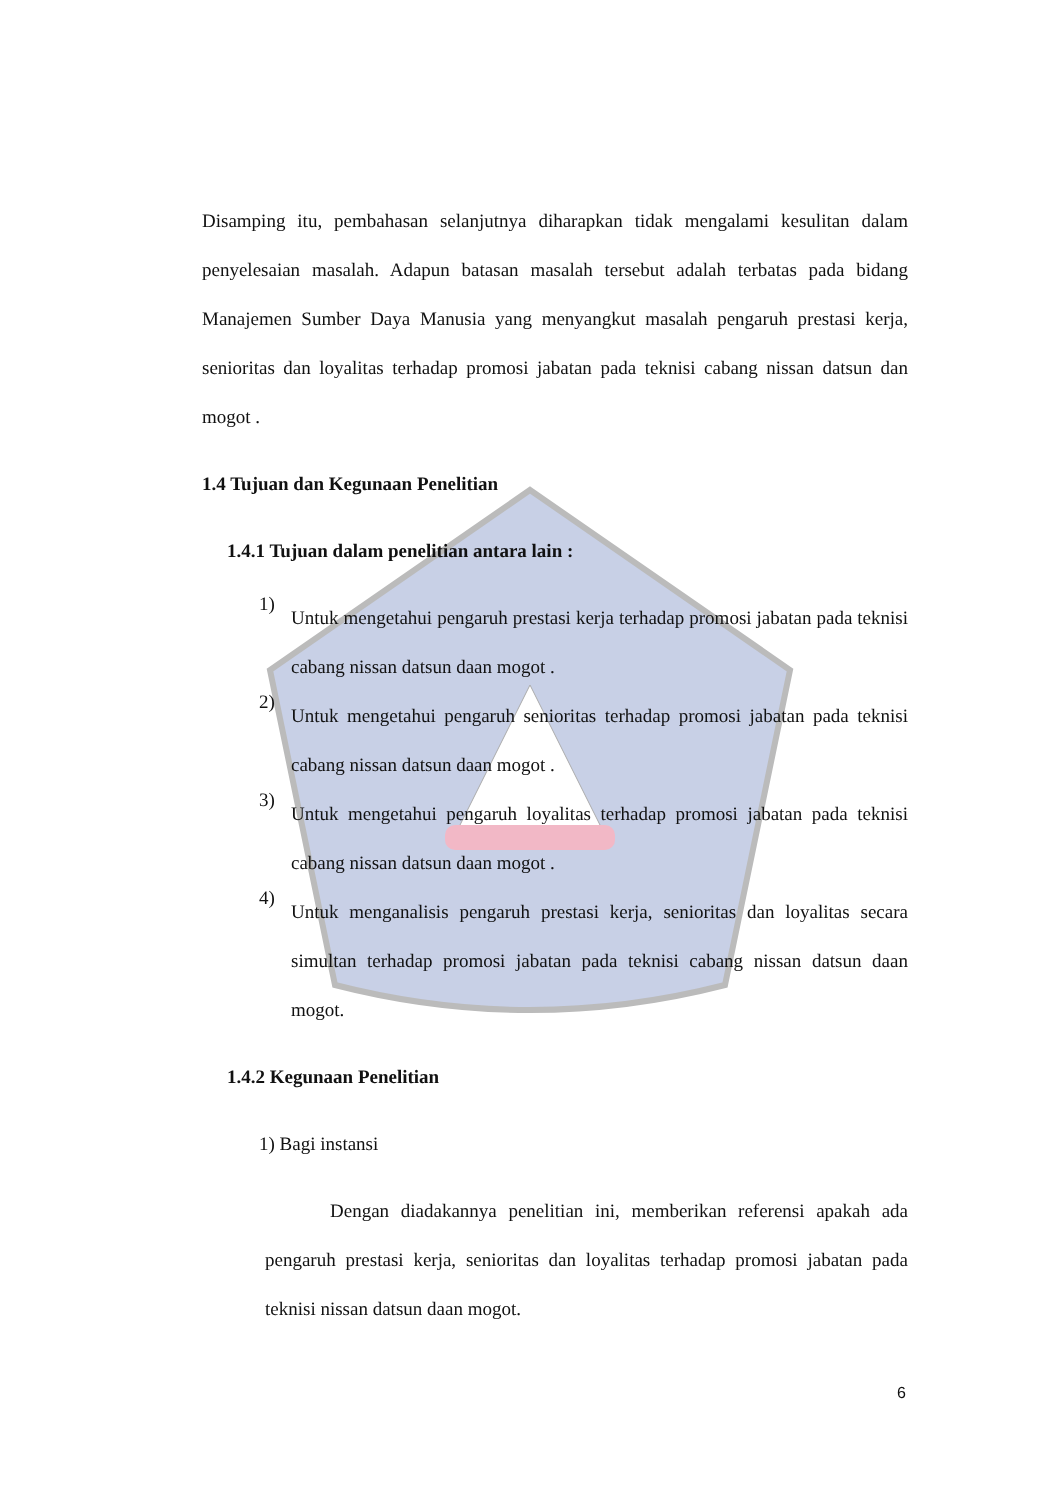Disamping itu, pembahasan selanjutnya diharapkan tidak mengalami kesulitan dalam penyelesaian masalah. Adapun batasan masalah tersebut adalah terbatas pada bidang Manajemen Sumber Daya Manusia yang menyangkut masalah pengaruh prestasi kerja, senioritas dan loyalitas terhadap promosi jabatan pada teknisi cabang nissan datsun dan mogot .
1.4 Tujuan dan Kegunaan Penelitian
1.4.1 Tujuan dalam penelitian antara lain :
1)
Untuk mengetahui pengaruh prestasi kerja terhadap promosi jabatan pada teknisi cabang nissan datsun daan mogot .
2)
Untuk mengetahui pengaruh senioritas terhadap promosi jabatan pada teknisi cabang nissan datsun daan mogot .
3)
Untuk mengetahui pengaruh loyalitas terhadap promosi jabatan pada teknisi cabang nissan datsun daan mogot .
4)
Untuk menganalisis pengaruh prestasi kerja, senioritas dan loyalitas secara simultan terhadap promosi jabatan pada teknisi cabang nissan datsun daan mogot.
1.4.2 Kegunaan Penelitian
1) Bagi instansi
Dengan diadakannya penelitian ini, memberikan referensi apakah ada pengaruh prestasi kerja, senioritas dan loyalitas terhadap promosi jabatan pada teknisi nissan datsun daan mogot.
6